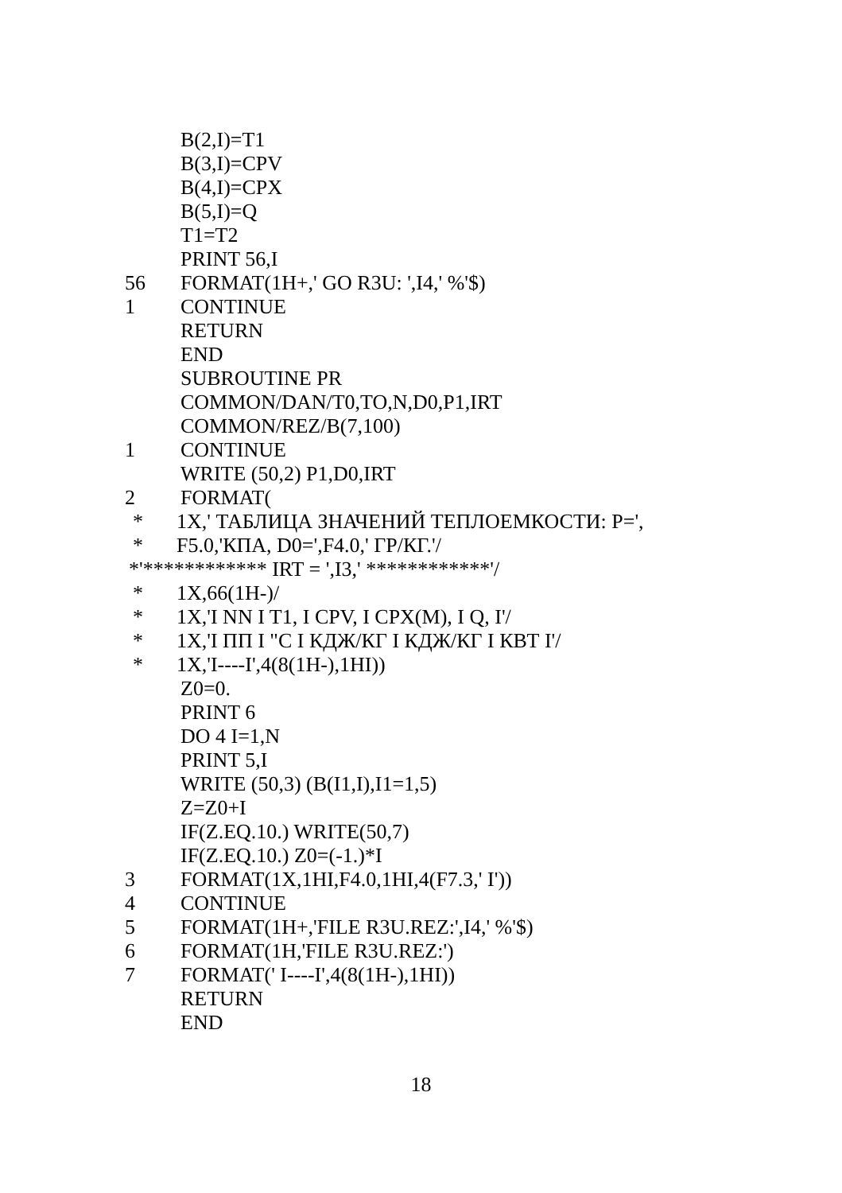B(2,I)=T1
B(3,I)=CPV
B(4,I)=CPX
B(5,I)=Q
T1=T2
PRINT 56,I
56 FORMAT(1H+,' GO R3U: ',I4,' %'$)
1 CONTINUE
RETURN
END
SUBROUTINE PR
COMMON/DAN/T0,TO,N,D0,P1,IRT
COMMON/REZ/B(7,100)
1 CONTINUE
WRITE (50,2) P1,D0,IRT
2 FORMAT(
* 1X,' ТАБЛИЦА ЗНАЧЕНИЙ ТЕПЛОЕМКОСТИ: P=',
* F5.0,'КПА, D0=',F4.0,' ГР/КГ.'/
*'************ IRT = ',I3,' ************'/
* 1X,66(1H-)/
* 1X,'I NN I T1, I CPV, I CPX(M), I Q, I'/
* 1X,'I ПП I "C I КДЖ/КГ I КДЖ/КГ I КВТ I'/
* 1X,'I----I',4(8(1H-),1HI))
Z0=0.
PRINT 6
DO 4 I=1,N
PRINT 5,I
WRITE (50,3) (B(I1,I),I1=1,5)
Z=Z0+I
IF(Z.EQ.10.) WRITE(50,7)
IF(Z.EQ.10.) Z0=(-1.)*I
3 FORMAT(1X,1HI,F4.0,1HI,4(F7.3,' I'))
4 CONTINUE
5 FORMAT(1H+,'FILE R3U.REZ:',I4,' %'$)
6 FORMAT(1H,'FILE R3U.REZ:')
7 FORMAT(' I----I',4(8(1H-),1HI))
RETURN
END
18